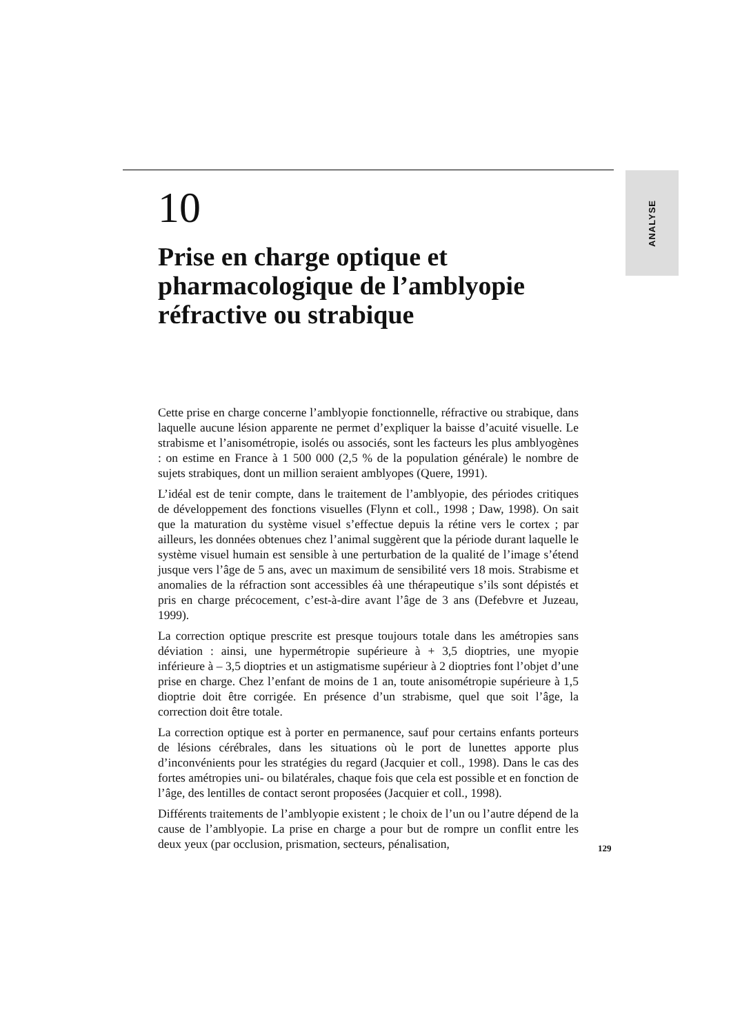ANALYSE
10
Prise en charge optique et pharmacologique de l’amblyopie réfractive ou strabique
Cette prise en charge concerne l’amblyopie fonctionnelle, réfractive ou strabique, dans laquelle aucune lésion apparente ne permet d’expliquer la baisse d’acuité visuelle. Le strabisme et l’anisométropie, isolés ou associés, sont les facteurs les plus amblyogènes : on estime en France à 1 500 000 (2,5 % de la population générale) le nombre de sujets strabiques, dont un million seraient amblyopes (Quere, 1991).
L’idéal est de tenir compte, dans le traitement de l’amblyopie, des périodes critiques de développement des fonctions visuelles (Flynn et coll., 1998 ; Daw, 1998). On sait que la maturation du système visuel s’effectue depuis la rétine vers le cortex ; par ailleurs, les données obtenues chez l’animal suggèrent que la période durant laquelle le système visuel humain est sensible à une perturbation de la qualité de l’image s’étend jusque vers l’âge de 5 ans, avec un maximum de sensibilité vers 18 mois. Strabisme et anomalies de la réfraction sont accessibles éà une thérapeutique s’ils sont dépistés et pris en charge précocement, c’est-à-dire avant l’âge de 3 ans (Defebvre et Juzeau, 1999).
La correction optique prescrite est presque toujours totale dans les amétropies sans déviation : ainsi, une hypermétropie supérieure à + 3,5 dioptries, une myopie inférieure à – 3,5 dioptries et un astigmatisme supérieur à 2 dioptries font l’objet d’une prise en charge. Chez l’enfant de moins de 1 an, toute anisométropie supérieure à 1,5 dioptrie doit être corrigée. En présence d’un strabisme, quel que soit l’âge, la correction doit être totale.
La correction optique est à porter en permanence, sauf pour certains enfants porteurs de lésions cérébrales, dans les situations où le port de lunettes apporte plus d’inconvénients pour les stratégies du regard (Jacquier et coll., 1998). Dans le cas des fortes amétropies uni- ou bilatérales, chaque fois que cela est possible et en fonction de l’âge, des lentilles de contact seront proposées (Jacquier et coll., 1998).
Différents traitements de l’amblyopie existent ; le choix de l’un ou l’autre dépend de la cause de l’amblyopie. La prise en charge a pour but de rompre un conflit entre les deux yeux (par occlusion, prismation, secteurs, pénalisation,
129